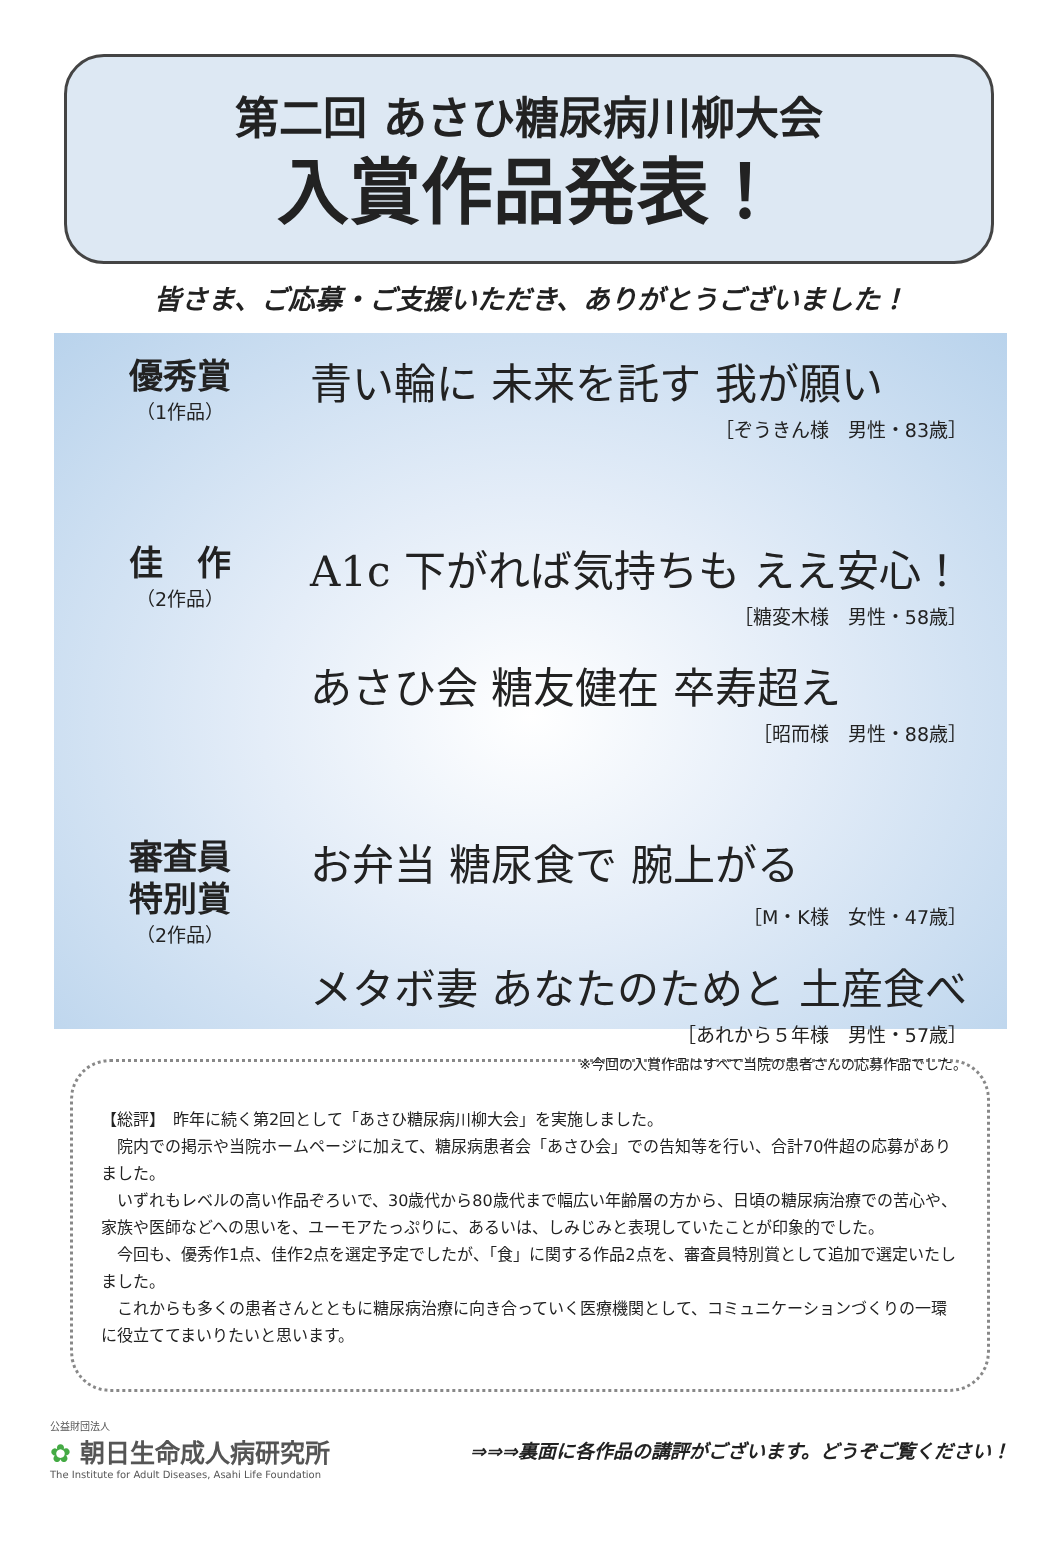第二回 あさひ糖尿病川柳大会
入賞作品発表！
皆さま、ご応募・ご支援いただき、ありがとうございました！
優秀賞
（1作品）
青い輪に 未来を託す 我が願い
［ぞうきん様　男性・83歳］
佳　作
（2作品）
A1c 下がれば気持ちも ええ安心！
［糖変木様　男性・58歳］
あさひ会 糖友健在 卒寿超え
［昭而様　男性・88歳］
審査員
特別賞
（2作品）
お弁当 糖尿食で 腕上がる
［M・K様　女性・47歳］
メタボ妻 あなたのためと 土産食べ
［あれから５年様　男性・57歳］
※今回の入賞作品はすべて当院の患者さんの応募作品でした。
【総評】　昨年に続く第2回として「あさひ糖尿病川柳大会」を実施しました。
　院内での掲示や当院ホームページに加えて、糖尿病患者会「あさひ会」での告知等を行い、合計70件超の応募がありました。
　いずれもレベルの高い作品ぞろいで、30歳代から80歳代まで幅広い年齢層の方から、日頃の糖尿病治療での苦心や、家族や医師などへの思いを、ユーモアたっぷりに、あるいは、しみじみと表現していたことが印象的でした。
　今回も、優秀作1点、佳作2点を選定予定でしたが、「食」に関する作品2点を、審査員特別賞として追加で選定いたしました。
　これからも多くの患者さんとともに糖尿病治療に向き合っていく医療機関として、コミュニケーションづくりの一環に役立ててまいりたいと思います。
公益財団法人
✿ 朝日生命成人病研究所
The Institute for Adult Diseases, Asahi Life Foundation
⇒⇒⇒裏面に各作品の講評がございます。どうぞご覧ください！